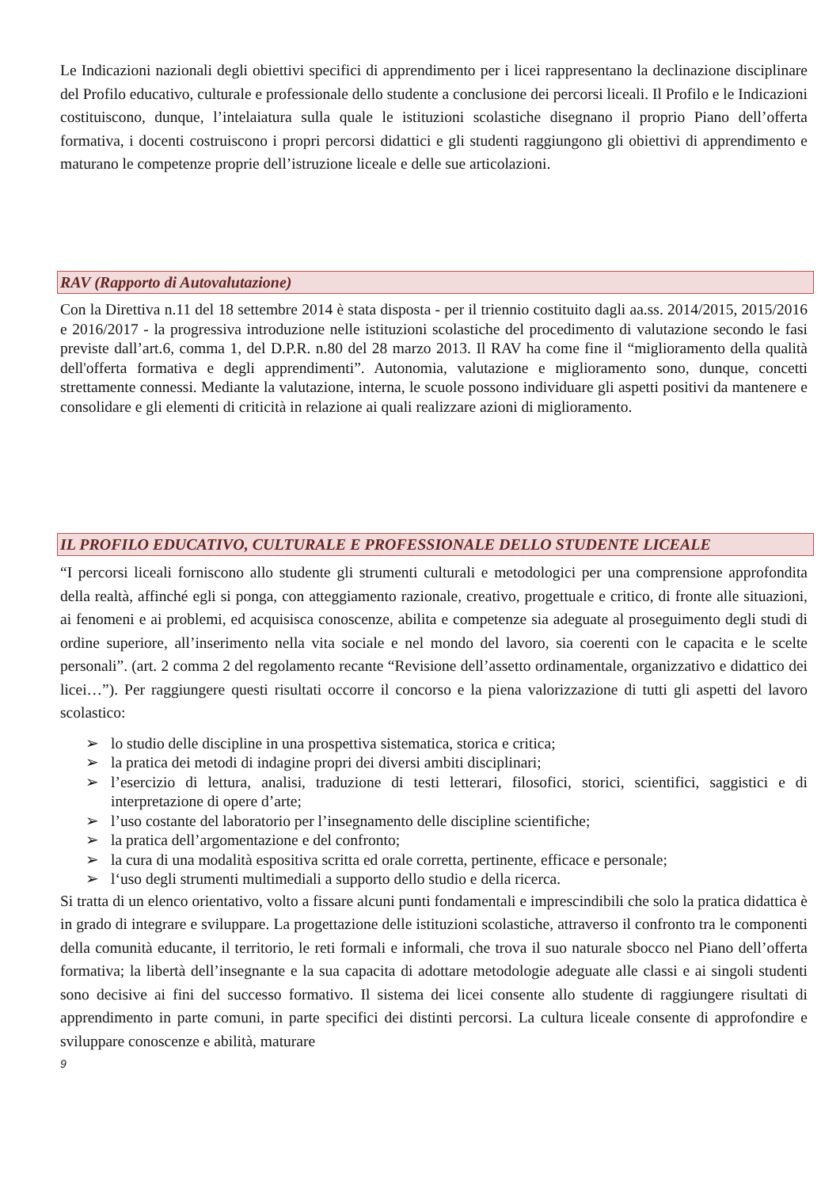Le Indicazioni nazionali degli obiettivi specifici di apprendimento per i licei rappresentano la declinazione disciplinare del Profilo educativo, culturale e professionale dello studente a conclusione dei percorsi liceali. Il Profilo e le Indicazioni costituiscono, dunque, l’intelaiatura sulla quale le istituzioni scolastiche disegnano il proprio Piano dell’offerta formativa, i docenti costruiscono i propri percorsi didattici e gli studenti raggiungono gli obiettivi di apprendimento e maturano le competenze proprie dell’istruzione liceale e delle sue articolazioni.
RAV (Rapporto di Autovalutazione)
Con la Direttiva n.11 del 18 settembre 2014 è stata disposta - per il triennio costituito dagli aa.ss. 2014/2015, 2015/2016 e 2016/2017 - la progressiva introduzione nelle istituzioni scolastiche del procedimento di valutazione secondo le fasi previste dall’art.6, comma 1, del D.P.R. n.80 del 28 marzo 2013. Il RAV ha come fine il “miglioramento della qualità dell'offerta formativa e degli apprendimenti”. Autonomia, valutazione e miglioramento sono, dunque, concetti strettamente connessi. Mediante la valutazione, interna, le scuole possono individuare gli aspetti positivi da mantenere e consolidare e gli elementi di criticità in relazione ai quali realizzare azioni di miglioramento.
IL PROFILO EDUCATIVO, CULTURALE E PROFESSIONALE DELLO STUDENTE LICEALE
“I percorsi liceali forniscono allo studente gli strumenti culturali e metodologici per una comprensione approfondita della realtà, affinché egli si ponga, con atteggiamento razionale, creativo, progettuale e critico, di fronte alle situazioni, ai fenomeni e ai problemi, ed acquisisca conoscenze, abilita e competenze sia adeguate al proseguimento degli studi di ordine superiore, all’inserimento nella vita sociale e nel mondo del lavoro, sia coerenti con le capacita e le scelte personali”. (art. 2 comma 2 del regolamento recante “Revisione dell’assetto ordinamentale, organizzativo e didattico dei licei…”). Per raggiungere questi risultati occorre il concorso e la piena valorizzazione di tutti gli aspetti del lavoro scolastico:
➢ lo studio delle discipline in una prospettiva sistematica, storica e critica;
➢ la pratica dei metodi di indagine propri dei diversi ambiti disciplinari;
➢ l’esercizio di lettura, analisi, traduzione di testi letterari, filosofici, storici, scientifici, saggistici e di interpretazione di opere d’arte;
➢ l’uso costante del laboratorio per l’insegnamento delle discipline scientifiche;
➢ la pratica dell’argomentazione e del confronto;
➢ la cura di una modalità espositiva scritta ed orale corretta, pertinente, efficace e personale;
➢ l‘uso degli strumenti multimediali a supporto dello studio e della ricerca.
Si tratta di un elenco orientativo, volto a fissare alcuni punti fondamentali e imprescindibili che solo la pratica didattica è in grado di integrare e sviluppare. La progettazione delle istituzioni scolastiche, attraverso il confronto tra le componenti della comunità educante, il territorio, le reti formali e informali, che trova il suo naturale sbocco nel Piano dell’offerta formativa; la libertà dell’insegnante e la sua capacita di adottare metodologie adeguate alle classi e ai singoli studenti sono decisive ai fini del successo formativo. Il sistema dei licei consente allo studente di raggiungere risultati di apprendimento in parte comuni, in parte specifici dei distinti percorsi. La cultura liceale consente di approfondire e sviluppare conoscenze e abilità, maturare
9